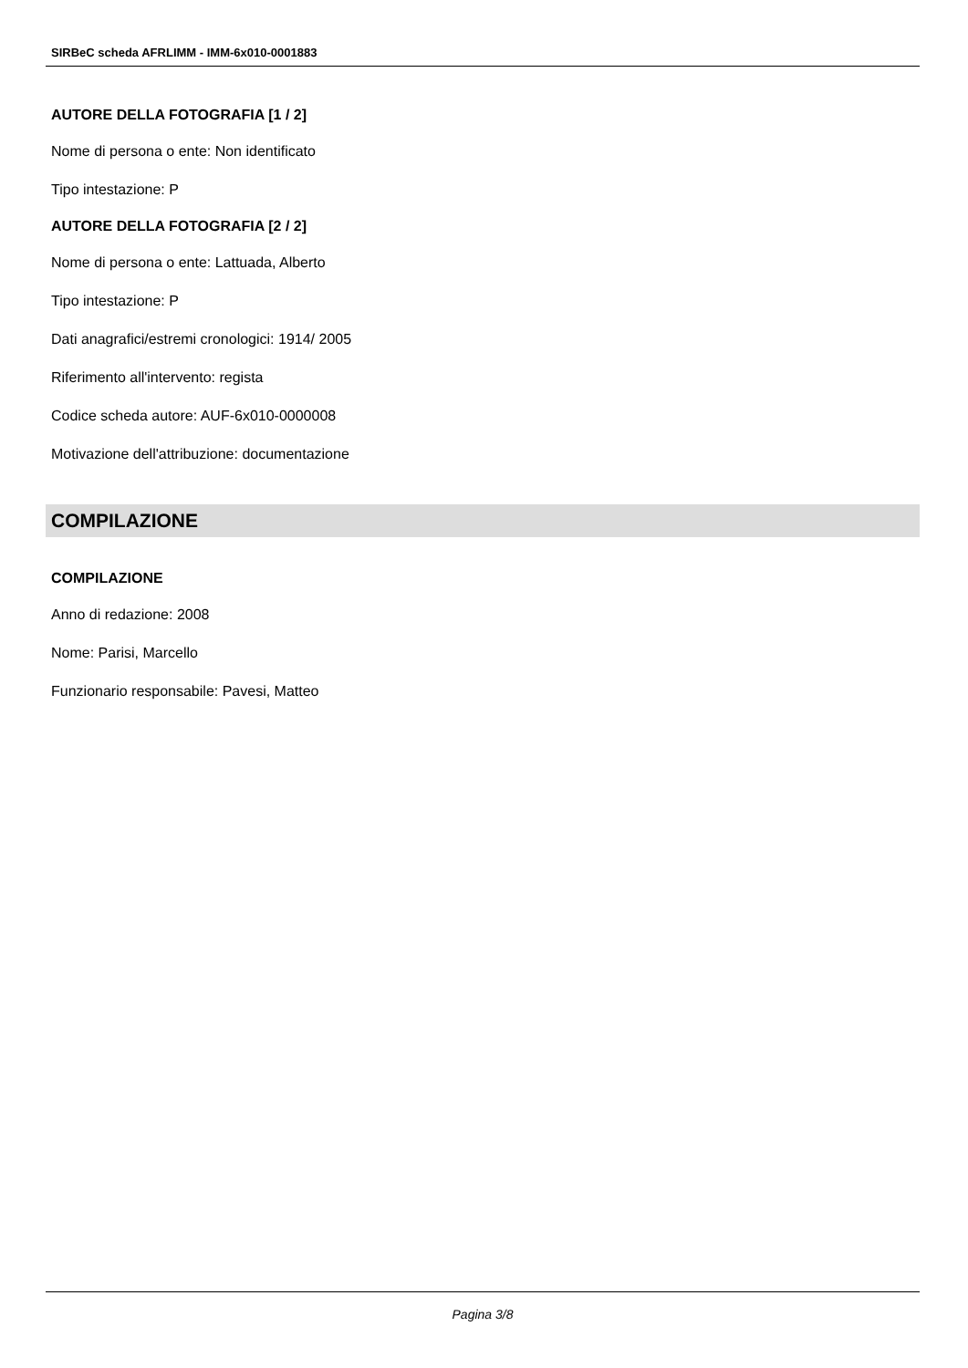SIRBeC scheda AFRLIMM - IMM-6x010-0001883
AUTORE DELLA FOTOGRAFIA [1 / 2]
Nome di persona o ente: Non identificato
Tipo intestazione: P
AUTORE DELLA FOTOGRAFIA [2 / 2]
Nome di persona o ente: Lattuada, Alberto
Tipo intestazione: P
Dati anagrafici/estremi cronologici: 1914/ 2005
Riferimento all'intervento: regista
Codice scheda autore: AUF-6x010-0000008
Motivazione dell'attribuzione: documentazione
COMPILAZIONE
COMPILAZIONE
Anno di redazione: 2008
Nome: Parisi, Marcello
Funzionario responsabile: Pavesi, Matteo
Pagina 3/8